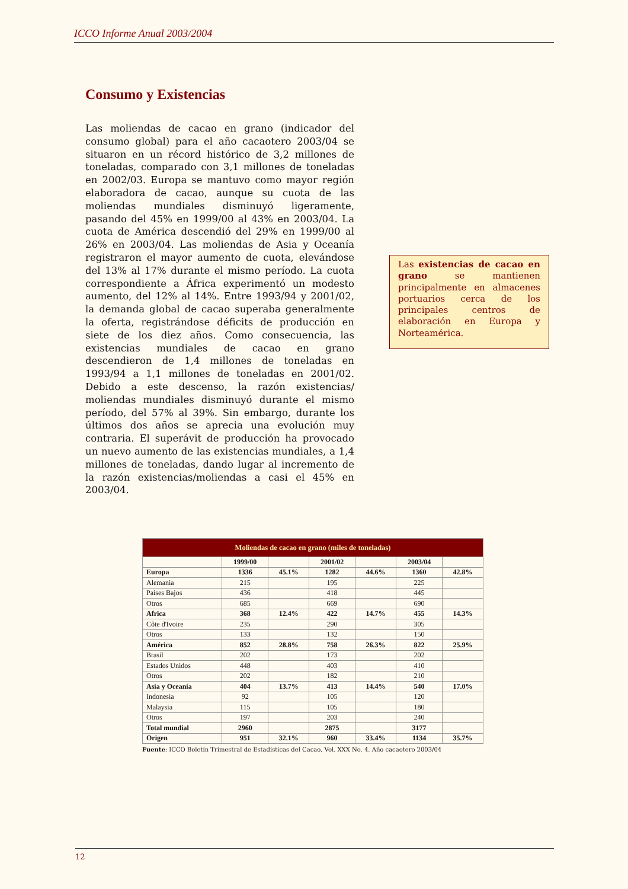ICCO Informe Anual 2003/2004
Consumo y Existencias
Las moliendas de cacao en grano (indicador del consumo global) para el año cacaotero 2003/04 se situaron en un récord histórico de 3,2 millones de toneladas, comparado con 3,1 millones de toneladas en 2002/03. Europa se mantuvo como mayor región elaboradora de cacao, aunque su cuota de las moliendas mundiales disminuyó ligeramente, pasando del 45% en 1999/00 al 43% en 2003/04. La cuota de América descendió del 29% en 1999/00 al 26% en 2003/04. Las moliendas de Asia y Oceanía registraron el mayor aumento de cuota, elevándose del 13% al 17% durante el mismo período. La cuota correspondiente a África experimentó un modesto aumento, del 12% al 14%. Entre 1993/94 y 2001/02, la demanda global de cacao superaba generalmente la oferta, registrándose déficits de producción en siete de los diez años. Como consecuencia, las existencias mundiales de cacao en grano descendieron de 1,4 millones de toneladas en 1993/94 a 1,1 millones de toneladas en 2001/02. Debido a este descenso, la razón existencias/ moliendas mundiales disminuyó durante el mismo período, del 57% al 39%. Sin embargo, durante los últimos dos años se aprecia una evolución muy contraria. El superávit de producción ha provocado un nuevo aumento de las existencias mundiales, a 1,4 millones de toneladas, dando lugar al incremento de la razón existencias/moliendas a casi el 45% en 2003/04.
Las existencias de cacao en grano se mantienen principalmente en almacenes portuarios cerca de los principales centros de elaboración en Europa y Norteamérica.
| Moliendas de cacao en grano (miles de toneladas) | | | | | | |
| --- | --- | --- | --- | --- | --- | --- |
| | 1999/00 | | 2001/02 | | 2003/04 | |
| Europa | 1336 | 45.1% | 1282 | 44.6% | 1360 | 42.8% |
| Alemania | 215 | | 195 | | 225 | |
| Países Bajos | 436 | | 418 | | 445 | |
| Otros | 685 | | 669 | | 690 | |
| Africa | 368 | 12.4% | 422 | 14.7% | 455 | 14.3% |
| Côte d'Ivoire | 235 | | 290 | | 305 | |
| Otros | 133 | | 132 | | 150 | |
| América | 852 | 28.8% | 758 | 26.3% | 822 | 25.9% |
| Brasil | 202 | | 173 | | 202 | |
| Estados Unidos | 448 | | 403 | | 410 | |
| Otros | 202 | | 182 | | 210 | |
| Asia y Oceanía | 404 | 13.7% | 413 | 14.4% | 540 | 17.0% |
| Indonesia | 92 | | 105 | | 120 | |
| Malaysia | 115 | | 105 | | 180 | |
| Otros | 197 | | 203 | | 240 | |
| Total mundial | 2960 | | 2875 | | 3177 | |
| Origen | 951 | 32.1% | 960 | 33.4% | 1134 | 35.7% |
Fuente: ICCO Boletín Trimestral de Estadísticas del Cacao, Vol. XXX No. 4. Año cacaotero 2003/04
12